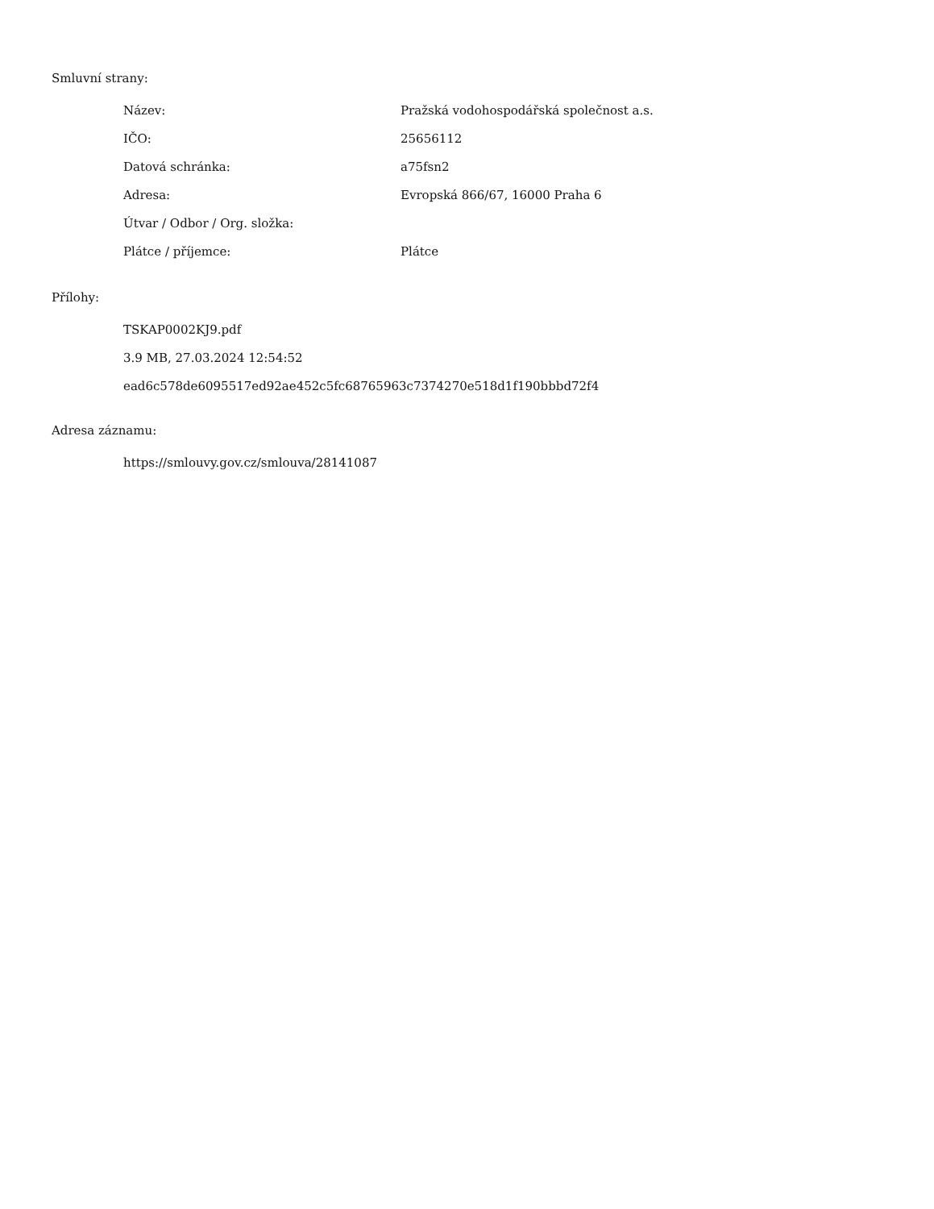Smluvní strany:
| Název: | Pražská vodohospodářská společnost a.s. |
| IČO: | 25656112 |
| Datová schránka: | a75fsn2 |
| Adresa: | Evropská 866/67, 16000 Praha 6 |
| Útvar / Odbor / Org. složka: | |
| Plátce / příjemce: | Plátce |
Přílohy:
TSKAP0002KJ9.pdf
3.9 MB, 27.03.2024 12:54:52
ead6c578de6095517ed92ae452c5fc68765963c7374270e518d1f190bbbd72f4
Adresa záznamu:
https://smlouvy.gov.cz/smlouva/28141087